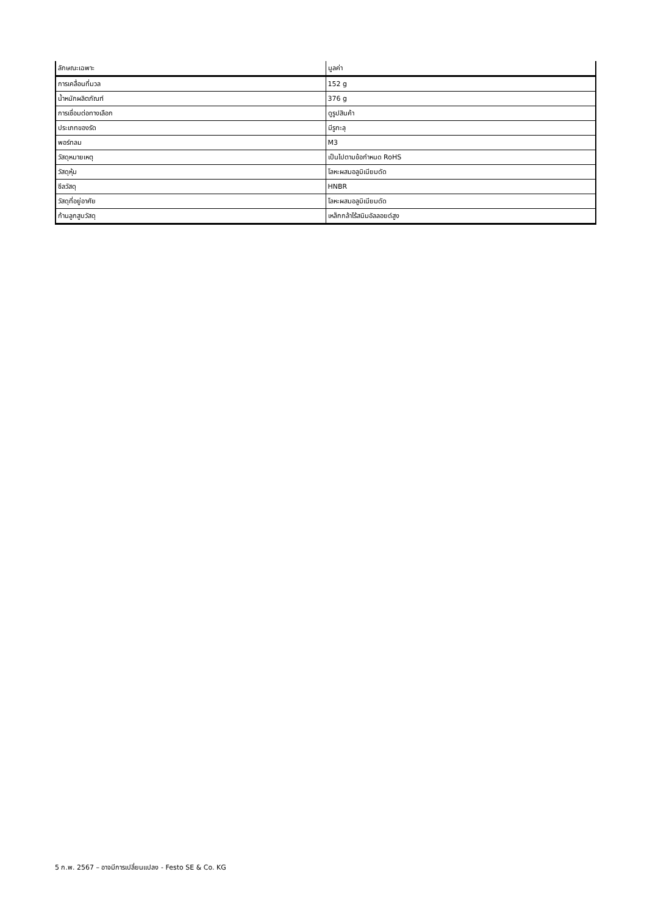| ลักษณะเฉพาะ | มูลค่า |
| --- | --- |
| การเคลื่อนที่มวล | 152 g |
| น้ำหนักผลิตภัณฑ์ | 376 g |
| การเชื่อมต่อทางเลือก | ดูรูปสินค้า |
| ประเภทของรัด | มีรูทะลุ |
| พอร์ทลม | M3 |
| วัสดุหมายเหตุ | เป็นไปตามข้อกำหนด RoHS |
| วัสดุหุ้ม | โลหะผสมอลูมิเนียมดัด |
| ซีลวัสดุ | HNBR |
| วัสดุที่อยู่อาศัย | โลหะผสมอลูมิเนียมดัด |
| ก้านลูกสูบวัสดุ | เหล็กกล้าไร้สนิมอัลลอยด์สูง |
5 ก.พ. 2567 – อาจมีการเปลี่ยนแปลง - Festo SE & Co. KG